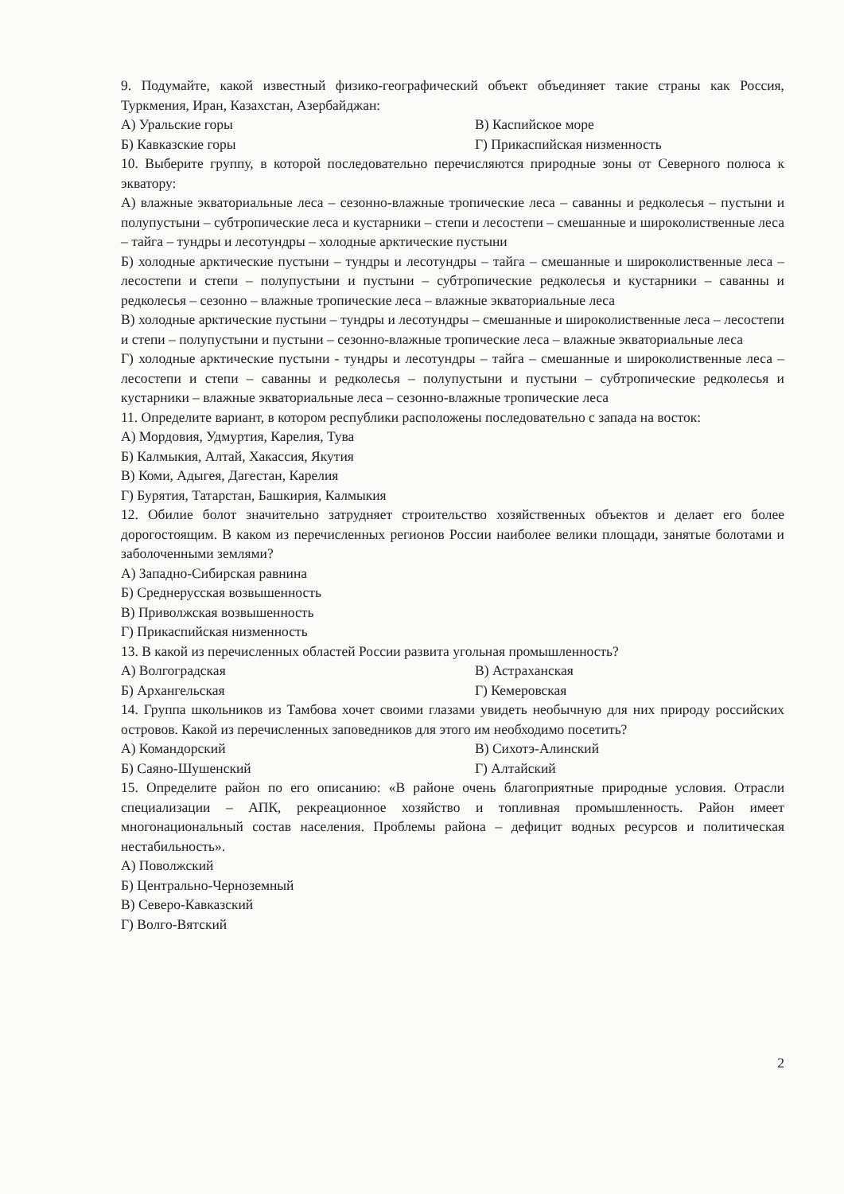9. Подумайте, какой известный физико-географический объект объединяет такие страны как Россия, Туркмения, Иран, Казахстан, Азербайджан:
А) Уральские горы В) Каспийское море
Б) Кавказские горы Г) Прикаспийская низменность
10. Выберите группу, в которой последовательно перечисляются природные зоны от Северного полюса к экватору:
А) влажные экваториальные леса – сезонно-влажные тропические леса – саванны и редколесья – пустыни и полупустыни – субтропические леса и кустарники – степи и лесостепи – смешанные и широколиственные леса – тайга – тундры и лесотундры – холодные арктические пустыни
Б) холодные арктические пустыни – тундры и лесотундры – тайга – смешанные и широколиственные леса – лесостепи и степи – полупустыни и пустыни – субтропические редколесья и кустарники – саванны и редколесья – сезонно – влажные тропические леса – влажные экваториальные леса
В) холодные арктические пустыни – тундры и лесотундры – смешанные и широколиственные леса – лесостепи и степи – полупустыни и пустыни – сезонно-влажные тропические леса – влажные экваториальные леса
Г) холодные арктические пустыни - тундры и лесотундры – тайга – смешанные и широколиственные леса – лесостепи и степи – саванны и редколесья – полупустыни и пустыни – субтропические редколесья и кустарники – влажные экваториальные леса – сезонно-влажные тропические леса
11. Определите вариант, в котором республики расположены последовательно с запада на восток:
А) Мордовия, Удмуртия, Карелия, Тува
Б) Калмыкия, Алтай, Хакассия, Якутия
В) Коми, Адыгея, Дагестан, Карелия
Г) Бурятия, Татарстан, Башкирия, Калмыкия
12. Обилие болот значительно затрудняет строительство хозяйственных объектов и делает его более дорогостоящим. В каком из перечисленных регионов России наиболее велики площади, занятые болотами и заболоченными землями?
А) Западно-Сибирская равнина
Б) Среднерусская возвышенность
В) Приволжская возвышенность
Г) Прикаспийская низменность
13. В какой из перечисленных областей России развита угольная промышленность?
А) Волгоградская В) Астраханская
Б) Архангельская Г) Кемеровская
14. Группа школьников из Тамбова хочет своими глазами увидеть необычную для них природу российских островов. Какой из перечисленных заповедников для этого им необходимо посетить?
А) Командорский В) Сихотэ-Алинский
Б) Саяно-Шушенский Г) Алтайский
15. Определите район по его описанию: «В районе очень благоприятные природные условия. Отрасли специализации – АПК, рекреационное хозяйство и топливная промышленность. Район имеет многонациональный состав населения. Проблемы района – дефицит водных ресурсов и политическая нестабильность».
А) Поволжский
Б) Центрально-Черноземный
В) Северо-Кавказский
Г) Волго-Вятский
2